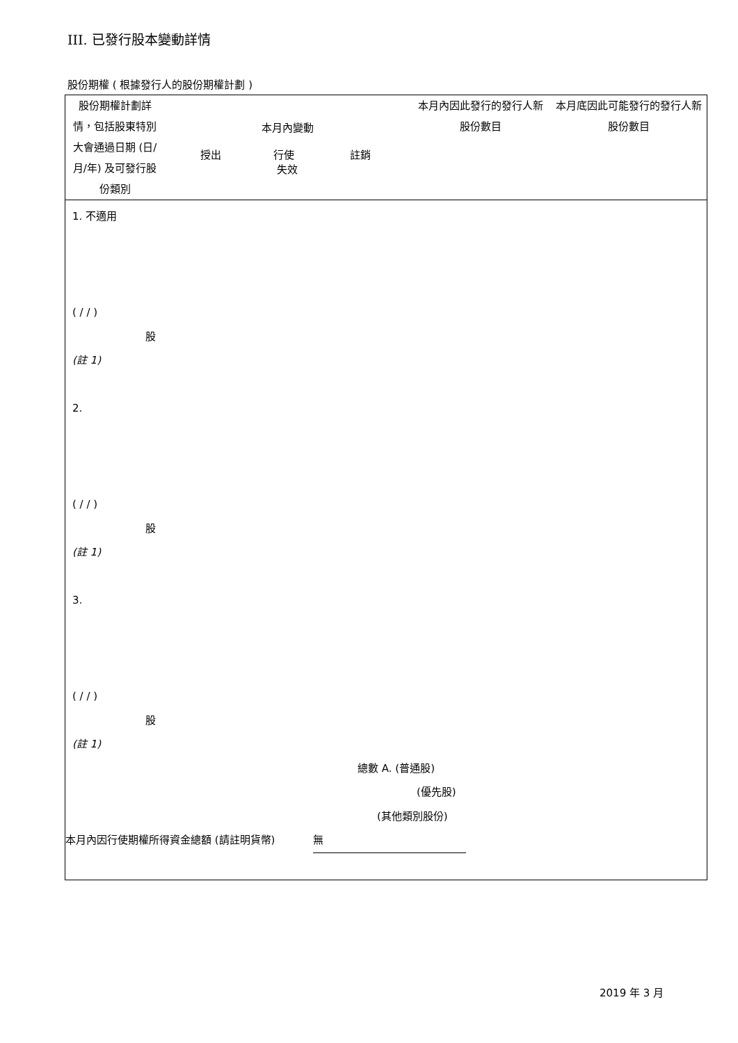III. 已發行股本變動詳情
股份期權 ( 根據發行人的股份期權計劃 )
| 股份期權計劃詳情，包括股東特別大會通過日期 (日/月/年) 及可發行股份類別 | 本月內變動 授出 行使 註銷 失效 | 本月內因此發行的發行人新股份數目 | 本月底因此可能發行的發行人新股份數目 |
| --- | --- | --- | --- |
1. 不適用
( / / )
股
(註 1)
2.
( / / )
股
(註 1)
3.
( / / )
股
(註 1)
總數 A. (普通股)
(優先股)
(其他類別股份)
本月內因行使期權所得資金總額 (請註明貨幣) 無
2019 年 3 月